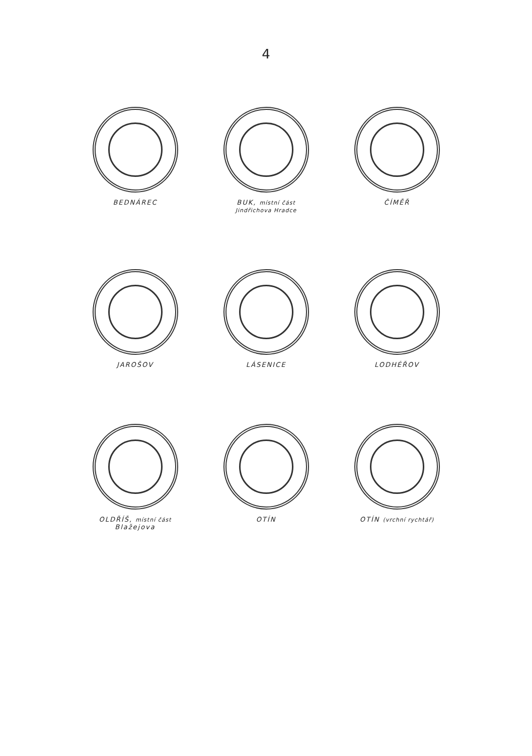4
BEDNÁREC BUK, místní část
Jindřichova Hradce
ČÍMĚŘ
JAROŠOV LÁSENICE LODHÉŘOV
OLDŘÍŠ, místní část
Blažejova
OTÍN OTÍN (vrchní rychtář)